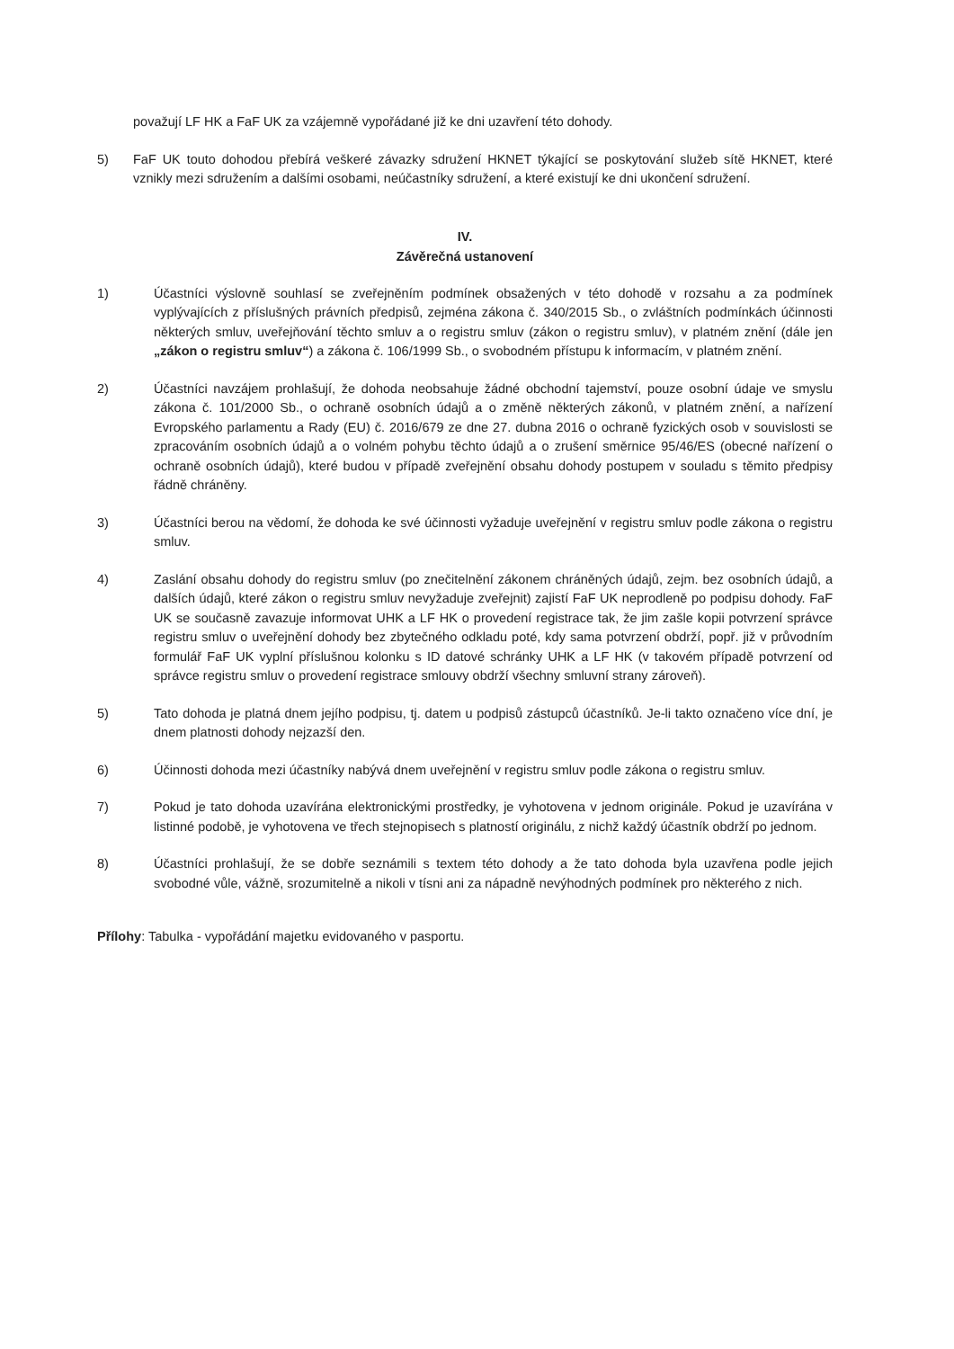považují LF HK a FaF UK za vzájemně vypořádané již ke dni uzavření této dohody.
5) FaF UK touto dohodou přebírá veškeré závazky sdružení HKNET týkající se poskytování služeb sítě HKNET, které vznikly mezi sdružením a dalšími osobami, neúčastníky sdružení, a které existují ke dni ukončení sdružení.
IV.
Závěrečná ustanovení
1) Účastníci výslovně souhlasí se zveřejněním podmínek obsažených v této dohodě v rozsahu a za podmínek vyplývajících z příslušných právních předpisů, zejména zákona č. 340/2015 Sb., o zvláštních podmínkách účinnosti některých smluv, uveřejňování těchto smluv a o registru smluv (zákon o registru smluv), v platném znění (dále jen „zákon o registru smluv“) a zákona č. 106/1999 Sb., o svobodném přístupu k informacím, v platném znění.
2) Účastníci navzájem prohlašují, že dohoda neobsahuje žádné obchodní tajemství, pouze osobní údaje ve smyslu zákona č. 101/2000 Sb., o ochraně osobních údajů a o změně některých zákonů, v platném znění, a nařízení Evropského parlamentu a Rady (EU) č. 2016/679 ze dne 27. dubna 2016 o ochraně fyzických osob v souvislosti se zpracováním osobních údajů a o volném pohybu těchto údajů a o zrušení směrnice 95/46/ES (obecné nařízení o ochraně osobních údajů), které budou v případě zveřejnění obsahu dohody postupem v souladu s těmito předpisy řádně chráněny.
3) Účastníci berou na vědomí, že dohoda ke své účinnosti vyžaduje uveřejnění v registru smluv podle zákona o registru smluv.
4) Zaslání obsahu dohody do registru smluv (po znečitelnění zákonem chráněných údajů, zejm. bez osobních údajů, a dalších údajů, které zákon o registru smluv nevyžaduje zveřejnit) zajistí FaF UK neprodleně po podpisu dohody. FaF UK se současně zavazuje informovat UHK a LF HK o provedení registrace tak, že jim zašle kopii potvrzení správce registru smluv o uveřejnění dohody bez zbytečného odkladu poté, kdy sama potvrzení obdrží, popř. již v průvodním formulář FaF UK vyplní příslušnou kolonku s ID datové schránky UHK a LF HK (v takovém případě potvrzení od správce registru smluv o provedení registrace smlouvy obdrží všechny smluvní strany zároveň).
5) Tato dohoda je platná dnem jejího podpisu, tj. datem u podpisů zástupců účastníků. Je-li takto označeno více dní, je dnem platnosti dohody nejzazší den.
6) Účinnosti dohoda mezi účastníky nabývá dnem uveřejnění v registru smluv podle zákona o registru smluv.
7) Pokud je tato dohoda uzavírána elektronickými prostředky, je vyhotovena v jednom originále. Pokud je uzavírána v listinné podobě, je vyhotovena ve třech stejnopisech s platností originálu, z nichž každý účastník obdrží po jednom.
8) Účastníci prohlašují, že se dobře seznámili s textem této dohody a že tato dohoda byla uzavřena podle jejich svobodné vůle, vážně, srozumitelně a nikoli v tísni ani za nápadně nevýhodných podmínek pro některého z nich.
Přílohy: Tabulka - vypořádání majetku evidovaného v pasportu.